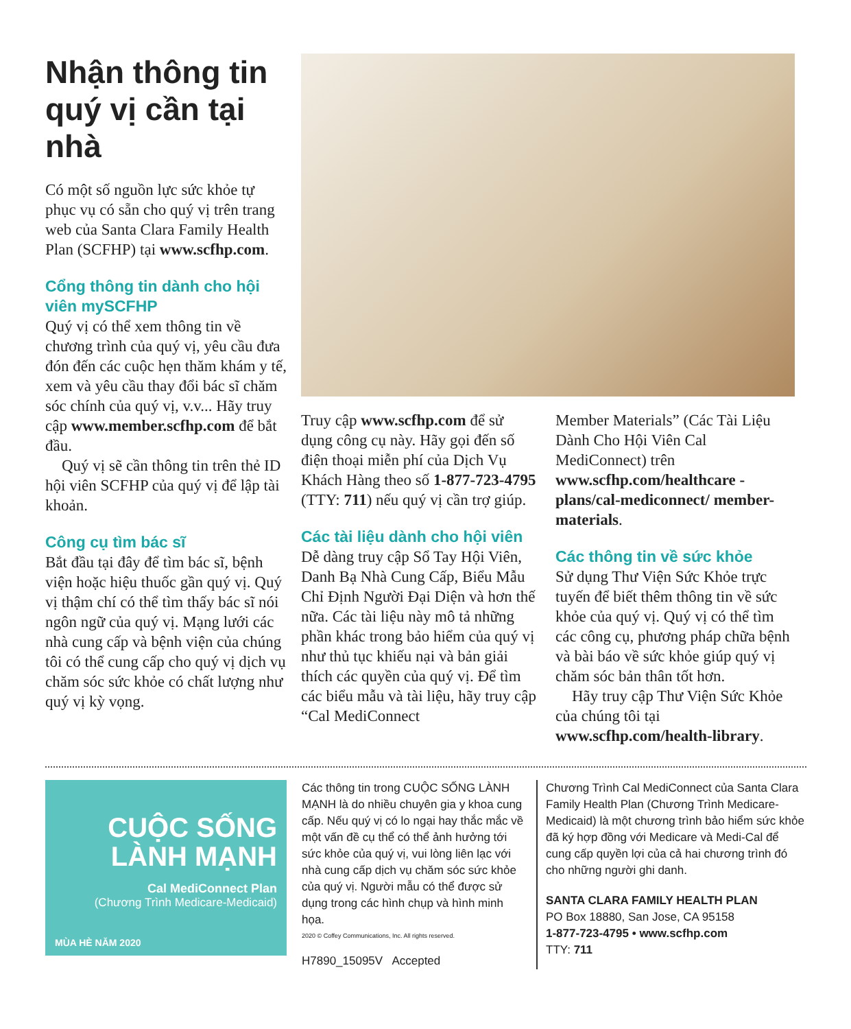Nhận thông tin quý vị cần tại nhà
Có một số nguồn lực sức khỏe tự phục vụ có sẵn cho quý vị trên trang web của Santa Clara Family Health Plan (SCFHP) tại www.scfhp.com.
Cổng thông tin dành cho hội viên mySCFHP
Quý vị có thể xem thông tin về chương trình của quý vị, yêu cầu đưa đón đến các cuộc hẹn thăm khám y tế, xem và yêu cầu thay đổi bác sĩ chăm sóc chính của quý vị, v.v... Hãy truy cập www.member.scfhp.com để bắt đầu.
Quý vị sẽ cần thông tin trên thẻ ID hội viên SCFHP của quý vị để lập tài khoản.
Công cụ tìm bác sĩ
Bắt đầu tại đây để tìm bác sĩ, bệnh viện hoặc hiệu thuốc gần quý vị. Quý vị thậm chí có thể tìm thấy bác sĩ nói ngôn ngữ của quý vị. Mạng lưới các nhà cung cấp và bệnh viện của chúng tôi có thể cung cấp cho quý vị dịch vụ chăm sóc sức khỏe có chất lượng như quý vị kỳ vọng.
Truy cập www.scfhp.com để sử dụng công cụ này. Hãy gọi đến số điện thoại miễn phí của Dịch Vụ Khách Hàng theo số 1-877-723-4795 (TTY: 711) nếu quý vị cần trợ giúp.
Các tài liệu dành cho hội viên
Dễ dàng truy cập Sổ Tay Hội Viên, Danh Bạ Nhà Cung Cấp, Biểu Mẫu Chỉ Định Người Đại Diện và hơn thế nữa. Các tài liệu này mô tả những phần khác trong bảo hiểm của quý vị như thủ tục khiếu nại và bản giải thích các quyền của quý vị. Để tìm các biểu mẫu và tài liệu, hãy truy cập “Cal MediConnect
Member Materials” (Các Tài Liệu Dành Cho Hội Viên Cal MediConnect) trên www.scfhp.com/healthcare -plans/cal-mediconnect/ member-materials.
Các thông tin về sức khỏe
Sử dụng Thư Viện Sức Khỏe trực tuyến để biết thêm thông tin về sức khỏe của quý vị. Quý vị có thể tìm các công cụ, phương pháp chữa bệnh và bài báo về sức khỏe giúp quý vị chăm sóc bản thân tốt hơn.
Hãy truy cập Thư Viện Sức Khỏe của chúng tôi tại www.scfhp.com/health-library.
CUỘC SỐNG LÀNH MẠNH
Cal MediConnect Plan
(Chương Trình Medicare-Medicaid)
MÙA HÈ NĂM 2020
Các thông tin trong CUỘC SỐNG LÀNH MẠNH là do nhiều chuyên gia y khoa cung cấp. Nếu quý vị có lo ngại hay thắc mắc về một vấn đề cụ thể có thể ảnh hưởng tới sức khỏe của quý vị, vui lòng liên lạc với nhà cung cấp dịch vụ chăm sóc sức khỏe của quý vị. Người mẫu có thể được sử dụng trong các hình chụp và hình minh họa.
2020 © Coffey Communications, Inc. All rights reserved.
H7890_15095V Accepted
Chương Trình Cal MediConnect của Santa Clara Family Health Plan (Chương Trình Medicare-Medicaid) là một chương trình bảo hiểm sức khỏe đã ký hợp đồng với Medicare và Medi-Cal để cung cấp quyền lợi của cả hai chương trình đó cho những người ghi danh.
SANTA CLARA FAMILY HEALTH PLAN
PO Box 18880, San Jose, CA 95158
1-877-723-4795 • www.scfhp.com
TTY: 711